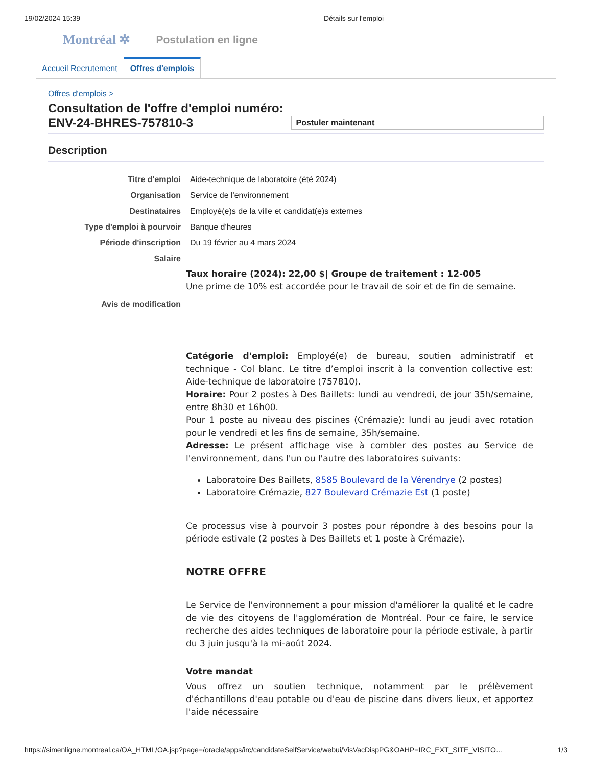19/02/2024 15:39 Détails sur l'emploi
Montréal ✲ Postulation en ligne
Accueil Recrutement
Offres d'emplois
Offres d'emplois >
Consultation de l'offre d'emploi numéro: ENV-24-BHRES-757810-3 Postuler maintenant
Description
| Titre d'emploi | Aide-technique de laboratoire (été 2024) |
| Organisation | Service de l'environnement |
| Destinataires | Employé(e)s de la ville et candidat(e)s externes |
| Type d'emploi à pourvoir | Banque d'heures |
| Période d'inscription | Du 19 février au 4 mars 2024 |
| Salaire | Taux horaire (2024): 22,00 $/ Groupe de traitement : 12-005 Une prime de 10% est accordée pour le travail de soir et de fin de semaine. |
| Avis de modification | Catégorie d'emploi: Employé(e) de bureau, soutien administratif et technique - Col blanc. Le titre d’emploi inscrit à la convention collective est: Aide-technique de laboratoire (757810). Horaire: Pour 2 postes à Des Baillets: lundi au vendredi, de jour 35h/semaine, entre 8h30 et 16h00. Pour 1 poste au niveau des piscines (Crémazie): lundi au jeudi avec rotation pour le vendredi et les fins de semaine, 35h/semaine. Adresse: Le présent affichage vise à combler des postes au Service de l'environnement, dans l'un ou l'autre des laboratoires suivants: Laboratoire Des Baillets, 8585 Boulevard de la Vérendrye (2 postes) Laboratoire Crémazie, 827 Boulevard Crémazie Est (1 poste) Ce processus vise à pourvoir 3 postes pour répondre à des besoins pour la période estivale (2 postes à Des Baillets et 1 poste à Crémazie). NOTRE OFFRE Le Service de l'environnement a pour mission d'améliorer la qualité et le cadre de vie des citoyens de l'agglomération de Montréal. Pour ce faire, le service recherche des aides techniques de laboratoire pour la période estivale, à partir du 3 juin jusqu'à la mi-août 2024. Votre mandat Vous offrez un soutien technique, notamment par le prélèvement d'échantillons d'eau potable ou d'eau de piscine dans divers lieux, et apportez l'aide nécessaire |
https://simenligne.montreal.ca/OA_HTML/OA.jsp?page=/oracle/apps/irc/candidateSelfService/webui/VisVacDispPG&OAHP=IRC_EXT_SITE_VISITO… 1/3